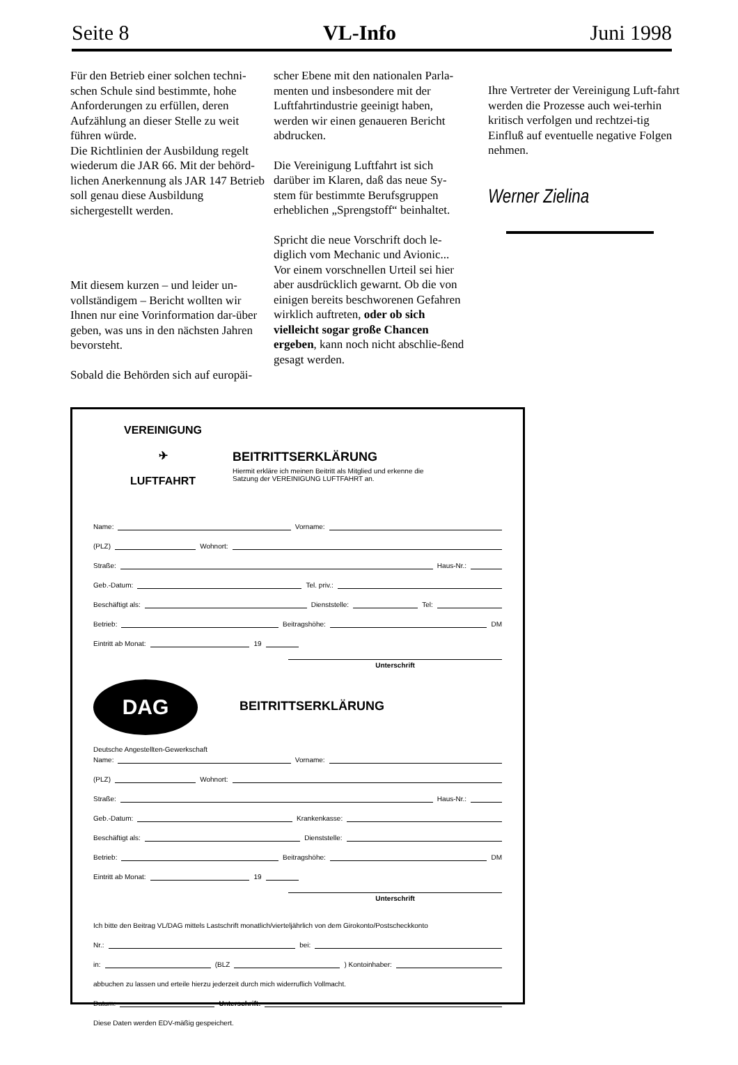Seite 8 VL-Info Juni 1998
Für den Betrieb einer solchen techni-schen Schule sind bestimmte, hohe Anforderungen zu erfüllen, deren Aufzählung an dieser Stelle zu weit führen würde.
Die Richtlinien der Ausbildung regelt wiederum die JAR 66. Mit der behörd-lichen Anerkennung als JAR 147 Betrieb soll genau diese Ausbildung sichergestellt werden.
Mit diesem kurzen – und leider un-vollständigem – Bericht wollten wir Ihnen nur eine Vorinformation dar-über geben, was uns in den nächsten Jahren bevorsteht.
Sobald die Behörden sich auf europäi-
scher Ebene mit den nationalen Parla-menten und insbesondere mit der Luftfahrtindustrie geeinigt haben, werden wir einen genaueren Bericht abdrucken.
Die Vereinigung Luftfahrt ist sich darüber im Klaren, daß das neue Sy-stem für bestimmte Berufsgruppen erheblichen „Sprengstoff“ beinhaltet.
Spricht die neue Vorschrift doch le-diglich vom Mechanic und Avionic... Vor einem vorschnellen Urteil sei hier aber ausdrücklich gewarnt. Ob die von einigen bereits beschworenen Gefahren wirklich auftreten, oder ob sich vielleicht sogar große Chancen ergeben, kann noch nicht abschlie-ßend gesagt werden.
Ihre Vertreter der Vereinigung Luft-fahrt werden die Prozesse auch wei-terhin kritisch verfolgen und rechtzei-tig Einfluß auf eventuelle negative Folgen nehmen.
Werner Zielina
VEREINIGUNG
✈
LUFTFAHRT
BEITRITTSERKLÄRUNG
Hiermit erkläre ich meinen Beitritt als Mitglied und erkenne die
Satzung der VEREINIGUNG LUFTFAHRT an.
Name: Vorname:
(PLZ) Wohnort:
Straße: Haus-Nr.:
Geb.-Datum: Tel. priv.:
Beschäftigt als: Dienststelle: Tel:
Betrieb: Beitragshöhe: DM
Eintritt ab Monat: 19
Unterschrift
DAG
BEITRITTSERKLÄRUNG
Deutsche Angestellten-Gewerkschaft
Name: Vorname:
(PLZ) Wohnort:
Straße: Haus-Nr.:
Geb.-Datum: Krankenkasse:
Beschäftigt als: Dienststelle:
Betrieb: Beitragshöhe: DM
Eintritt ab Monat: 19
Unterschrift
Ich bitte den Beitrag VL/DAG mittels Lastschrift monatlich/vierteljährlich von dem Girokonto/Postscheckkonto
Nr.: bei:
in: (BLZ ) Kontoinhaber:
abbuchen zu lassen und erteile hierzu jederzeit durch mich widerruflich Vollmacht.
Datum: Unterschrift:
Diese Daten werden EDV-mäßig gespeichert.